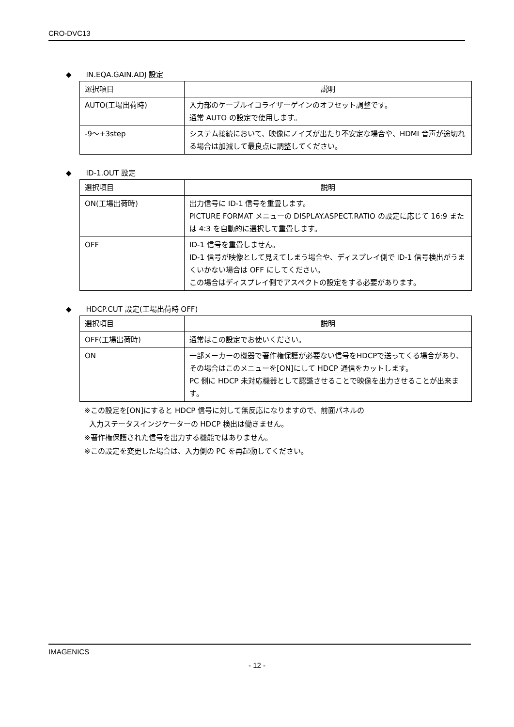CRO-DVC13
◆ IN.EQA.GAIN.ADJ 設定
| 選択項目 | 説明 |
| --- | --- |
| AUTO(工場出荷時) | 入力部のケーブルイコライザーゲインのオフセット調整です。 通常 AUTO の設定で使用します。 |
| -9～+3step | システム接続において、映像にノイズが出たり不安定な場合や、HDMI 音声が途切れる場合は加減して最良点に調整してください。 |
◆ ID-1.OUT 設定
| 選択項目 | 説明 |
| --- | --- |
| ON(工場出荷時) | 出力信号に ID-1 信号を重畳します。 PICTURE FORMAT メニューの DISPLAY.ASPECT.RATIO の設定に応じて 16:9 または 4:3 を自動的に選択して重畳します。 |
| OFF | ID-1 信号を重畳しません。 ID-1 信号が映像として見えてしまう場合や、ディスプレイ側で ID-1 信号検出がうまくいかない場合は OFF にしてください。 この場合はディスプレイ側でアスペクトの設定をする必要があります。 |
◆ HDCP.CUT 設定(工場出荷時 OFF)
| 選択項目 | 説明 |
| --- | --- |
| OFF(工場出荷時) | 通常はこの設定でお使いください。 |
| ON | 一部メーカーの機器で著作権保護が必要ない信号をHDCPで送ってくる場合があり、その場合はこのメニューを[ON]にして HDCP 通信をカットします。 PC 側に HDCP 未対応機器として認識させることで映像を出力させることが出来ます。 |
※この設定を[ON]にすると HDCP 信号に対して無反応になりますので、前面パネルの
入力ステータスインジケーターの HDCP 検出は働きません。
※著作権保護された信号を出力する機能ではありません。
※この設定を変更した場合は、入力側の PC を再起動してください。
IMAGENICS
- 12 -